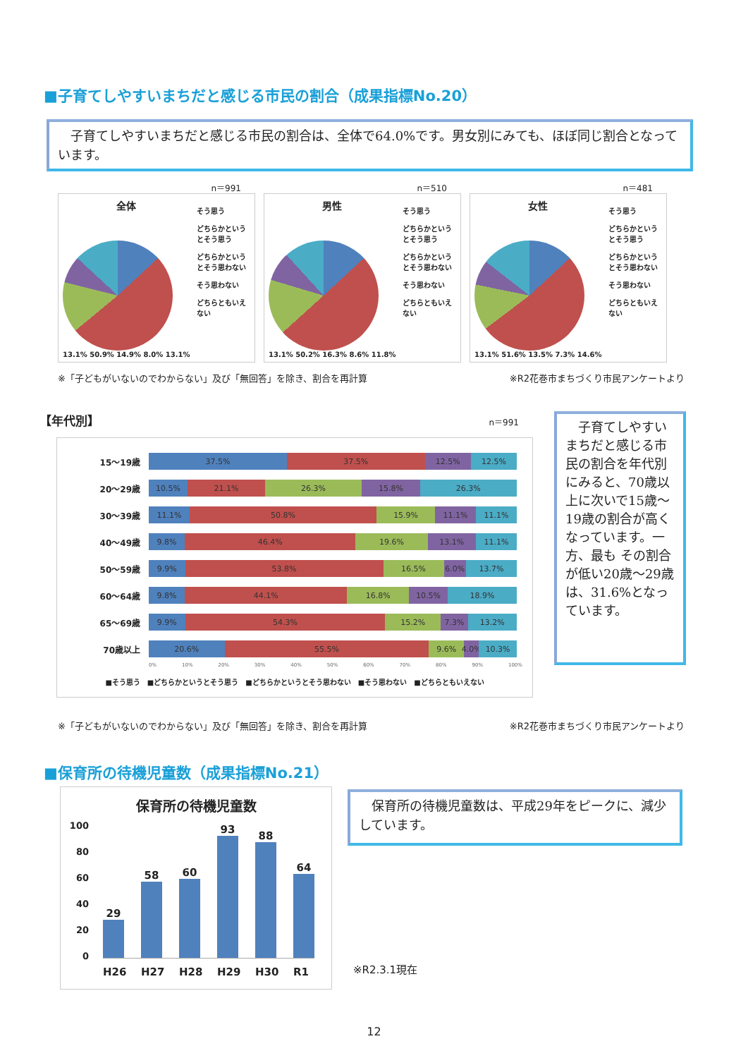■子育てしやすいまちだと感じる市民の割合（成果指標No.20）
　子育てしやすいまちだと感じる市民の割合は、全体で64.0%です。男女別にみても、ほぼ同じ割合となっています。
n＝991
全体
13.1% 50.9% 14.9% 8.0% 13.1%
そう思う
どちらかというとそう思う
どちらかというとそう思わない
そう思わない
どちらともいえない
n＝510
男性
13.1% 50.2% 16.3% 8.6% 11.8%
そう思う
どちらかというとそう思う
どちらかというとそう思わない
そう思わない
どちらともいえない
n＝481
女性
13.1% 51.6% 13.5% 7.3% 14.6%
そう思う
どちらかというとそう思う
どちらかというとそう思わない
そう思わない
どちらともいえない
※「子どもがいないのでわからない」及び「無回答」を除き、割合を再計算 ※R2花巻市まちづくり市民アンケートより
【年代別】 n＝991
15～19歳
37.5% 37.5% 12.5% 12.5%
20～29歳
10.5% 21.1% 26.3% 15.8% 26.3%
30～39歳
11.1% 50.8% 15.9% 11.1% 11.1%
40～49歳
9.8% 46.4% 19.6% 13.1% 11.1%
50～59歳
9.9% 53.8% 16.5% 6.0% 13.7%
60～64歳
9.8% 44.1% 16.8% 10.5% 18.9%
65～69歳
9.9% 54.3% 15.2% 7.3% 13.2%
70歳以上
20.6% 55.5% 9.6% 4.0% 10.3%
0% 10% 20% 30% 40% 50% 60% 70% 80% 90% 100%
■そう思う　■どちらかというとそう思う　■どちらかというとそう思わない　■そう思わない　■どちらともいえない
　子育てしやすいまちだと感じる市民の割合を年代別にみると、70歳以上に次いで15歳～19歳の割合が高くなっています。一方、最も その割合が低い20歳～29歳は、31.6%となっています。
※「子どもがいないのでわからない」及び「無回答」を除き、割合を再計算 ※R2花巻市まちづくり市民アンケートより
■保育所の待機児童数（成果指標No.21）
保育所の待機児童数
100
80
60
40
20
0
29
58
60
93
88
64
H26 H27 H28 H29 H30 R1
　保育所の待機児童数は、平成29年をピークに、減少しています。
※R2.3.1現在
12